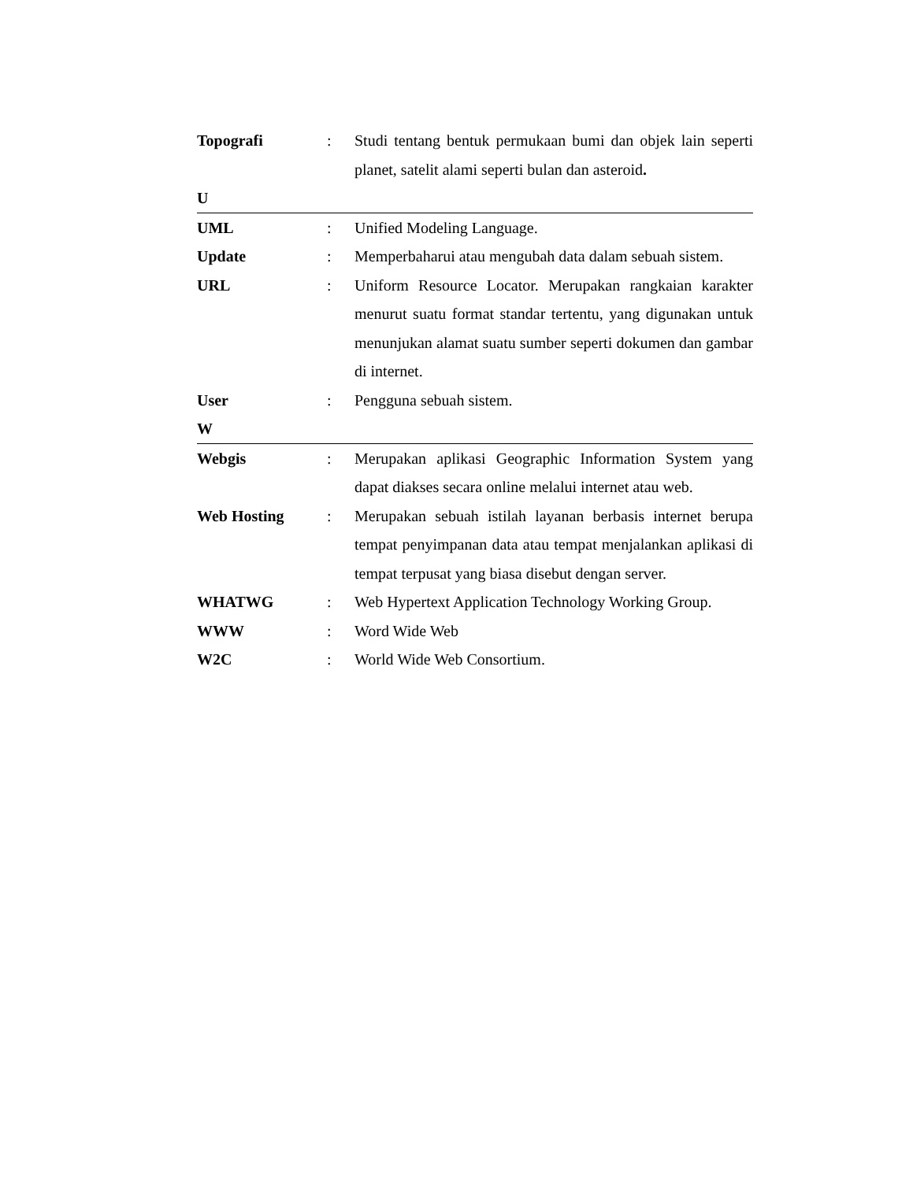Topografi : Studi tentang bentuk permukaan bumi dan objek lain seperti planet, satelit alami seperti bulan dan asteroid.
U
UML : Unified Modeling Language.
Update : Memperbaharui atau mengubah data dalam sebuah sistem.
URL : Uniform Resource Locator. Merupakan rangkaian karakter menurut suatu format standar tertentu, yang digunakan untuk menunjukan alamat suatu sumber seperti dokumen dan gambar di internet.
User : Pengguna sebuah sistem.
W
Webgis : Merupakan aplikasi Geographic Information System yang dapat diakses secara online melalui internet atau web.
Web Hosting : Merupakan sebuah istilah layanan berbasis internet berupa tempat penyimpanan data atau tempat menjalankan aplikasi di tempat terpusat yang biasa disebut dengan server.
WHATWG : Web Hypertext Application Technology Working Group.
WWW : Word Wide Web
W2C : World Wide Web Consortium.